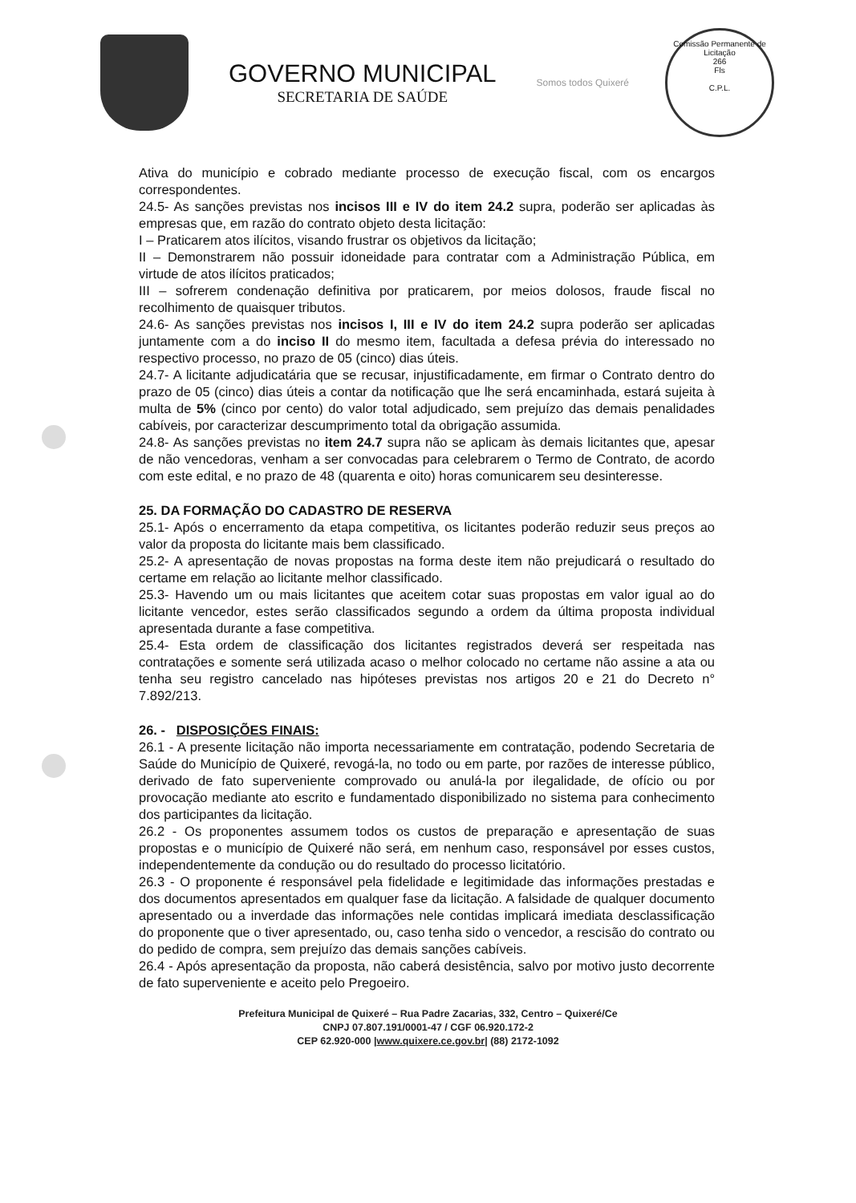GOVERNO MUNICIPAL
SECRETARIA DE SAÚDE
Somos todos Quixeré
Comissão Permanente de Licitação
266
Fls
C.P.L.
Ativa do município e cobrado mediante processo de execução fiscal, com os encargos correspondentes.
24.5- As sanções previstas nos incisos III e IV do item 24.2 supra, poderão ser aplicadas às empresas que, em razão do contrato objeto desta licitação:
I – Praticarem atos ilícitos, visando frustrar os objetivos da licitação;
II – Demonstrarem não possuir idoneidade para contratar com a Administração Pública, em virtude de atos ilícitos praticados;
III – sofrerem condenação definitiva por praticarem, por meios dolosos, fraude fiscal no recolhimento de quaisquer tributos.
24.6- As sanções previstas nos incisos I, III e IV do item 24.2 supra poderão ser aplicadas juntamente com a do inciso II do mesmo item, facultada a defesa prévia do interessado no respectivo processo, no prazo de 05 (cinco) dias úteis.
24.7- A licitante adjudicatária que se recusar, injustificadamente, em firmar o Contrato dentro do prazo de 05 (cinco) dias úteis a contar da notificação que lhe será encaminhada, estará sujeita à multa de 5% (cinco por cento) do valor total adjudicado, sem prejuízo das demais penalidades cabíveis, por caracterizar descumprimento total da obrigação assumida.
24.8- As sanções previstas no item 24.7 supra não se aplicam às demais licitantes que, apesar de não vencedoras, venham a ser convocadas para celebrarem o Termo de Contrato, de acordo com este edital, e no prazo de 48 (quarenta e oito) horas comunicarem seu desinteresse.
25. DA FORMAÇÃO DO CADASTRO DE RESERVA
25.1- Após o encerramento da etapa competitiva, os licitantes poderão reduzir seus preços ao valor da proposta do licitante mais bem classificado.
25.2- A apresentação de novas propostas na forma deste item não prejudicará o resultado do certame em relação ao licitante melhor classificado.
25.3- Havendo um ou mais licitantes que aceitem cotar suas propostas em valor igual ao do licitante vencedor, estes serão classificados segundo a ordem da última proposta individual apresentada durante a fase competitiva.
25.4- Esta ordem de classificação dos licitantes registrados deverá ser respeitada nas contratações e somente será utilizada acaso o melhor colocado no certame não assine a ata ou tenha seu registro cancelado nas hipóteses previstas nos artigos 20 e 21 do Decreto n° 7.892/213.
26. - DISPOSIÇÕES FINAIS:
26.1 - A presente licitação não importa necessariamente em contratação, podendo Secretaria de Saúde do Município de Quixeré, revogá-la, no todo ou em parte, por razões de interesse público, derivado de fato superveniente comprovado ou anulá-la por ilegalidade, de ofício ou por provocação mediante ato escrito e fundamentado disponibilizado no sistema para conhecimento dos participantes da licitação.
26.2 - Os proponentes assumem todos os custos de preparação e apresentação de suas propostas e o município de Quixeré não será, em nenhum caso, responsável por esses custos, independentemente da condução ou do resultado do processo licitatório.
26.3 - O proponente é responsável pela fidelidade e legitimidade das informações prestadas e dos documentos apresentados em qualquer fase da licitação. A falsidade de qualquer documento apresentado ou a inverdade das informações nele contidas implicará imediata desclassificação do proponente que o tiver apresentado, ou, caso tenha sido o vencedor, a rescisão do contrato ou do pedido de compra, sem prejuízo das demais sanções cabíveis.
26.4 - Após apresentação da proposta, não caberá desistência, salvo por motivo justo decorrente de fato superveniente e aceito pelo Pregoeiro.
Prefeitura Municipal de Quixeré – Rua Padre Zacarias, 332, Centro – Quixeré/Ce
CNPJ 07.807.191/0001-47 / CGF 06.920.172-2
CEP 62.920-000 |www.quixere.ce.gov.br| (88) 2172-1092